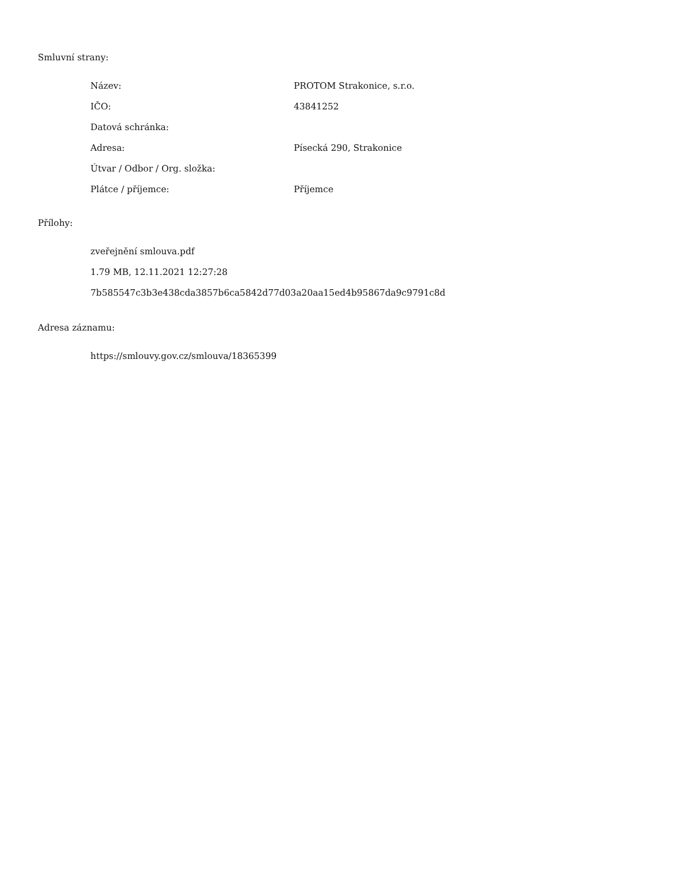Smluvní strany:
| Název: | PROTOM Strakonice, s.r.o. |
| IČO: | 43841252 |
| Datová schránka: | |
| Adresa: | Písecká 290, Strakonice |
| Útvar / Odbor / Org. složka: | |
| Plátce / příjemce: | Příjemce |
Přílohy:
zveřejnění smlouva.pdf
1.79 MB, 12.11.2021 12:27:28
7b585547c3b3e438cda3857b6ca5842d77d03a20aa15ed4b95867da9c9791c8d
Adresa záznamu:
https://smlouvy.gov.cz/smlouva/18365399